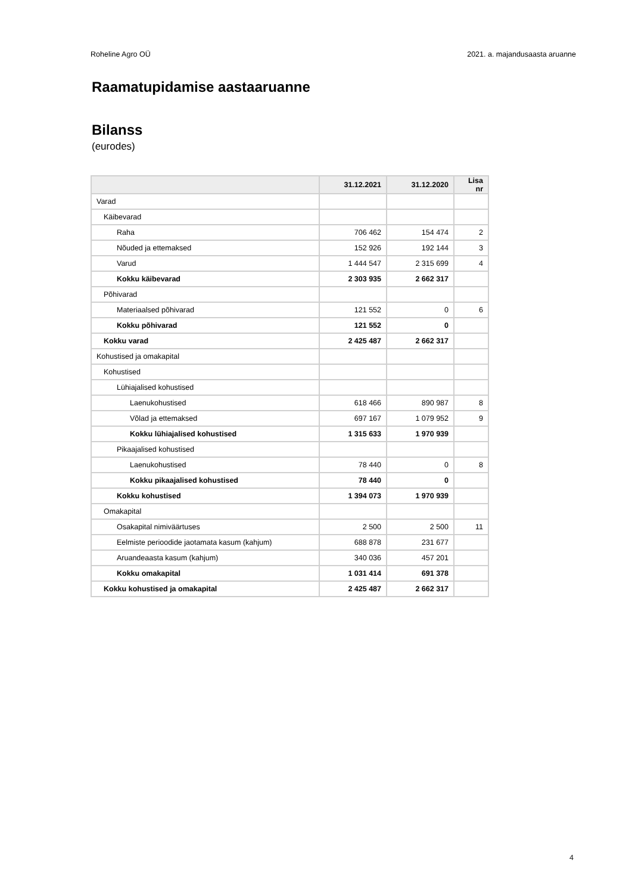Roheline Agro OÜ 2021. a. majandusaasta aruanne
Raamatupidamise aastaaruanne
Bilanss
(eurodes)
| | 31.12.2021 | 31.12.2020 | Lisa nr |
| --- | --- | --- | --- |
| Varad | | | |
| Käibevarad | | | |
| Raha | 706 462 | 154 474 | 2 |
| Nõuded ja ettemaksed | 152 926 | 192 144 | 3 |
| Varud | 1 444 547 | 2 315 699 | 4 |
| Kokku käibevarad | 2 303 935 | 2 662 317 | |
| Põhivarad | | | |
| Materiaalsed põhivarad | 121 552 | 0 | 6 |
| Kokku põhivarad | 121 552 | 0 | |
| Kokku varad | 2 425 487 | 2 662 317 | |
| Kohustised ja omakapital | | | |
| Kohustised | | | |
| Lühiajalised kohustised | | | |
| Laenukohustised | 618 466 | 890 987 | 8 |
| Võlad ja ettemaksed | 697 167 | 1 079 952 | 9 |
| Kokku lühiajalised kohustised | 1 315 633 | 1 970 939 | |
| Pikaajalised kohustised | | | |
| Laenukohustised | 78 440 | 0 | 8 |
| Kokku pikaajalised kohustised | 78 440 | 0 | |
| Kokku kohustised | 1 394 073 | 1 970 939 | |
| Omakapital | | | |
| Osakapital nimiväärtuses | 2 500 | 2 500 | 11 |
| Eelmiste perioodide jaotamata kasum (kahjum) | 688 878 | 231 677 | |
| Aruandeaasta kasum (kahjum) | 340 036 | 457 201 | |
| Kokku omakapital | 1 031 414 | 691 378 | |
| Kokku kohustised ja omakapital | 2 425 487 | 2 662 317 | |
4